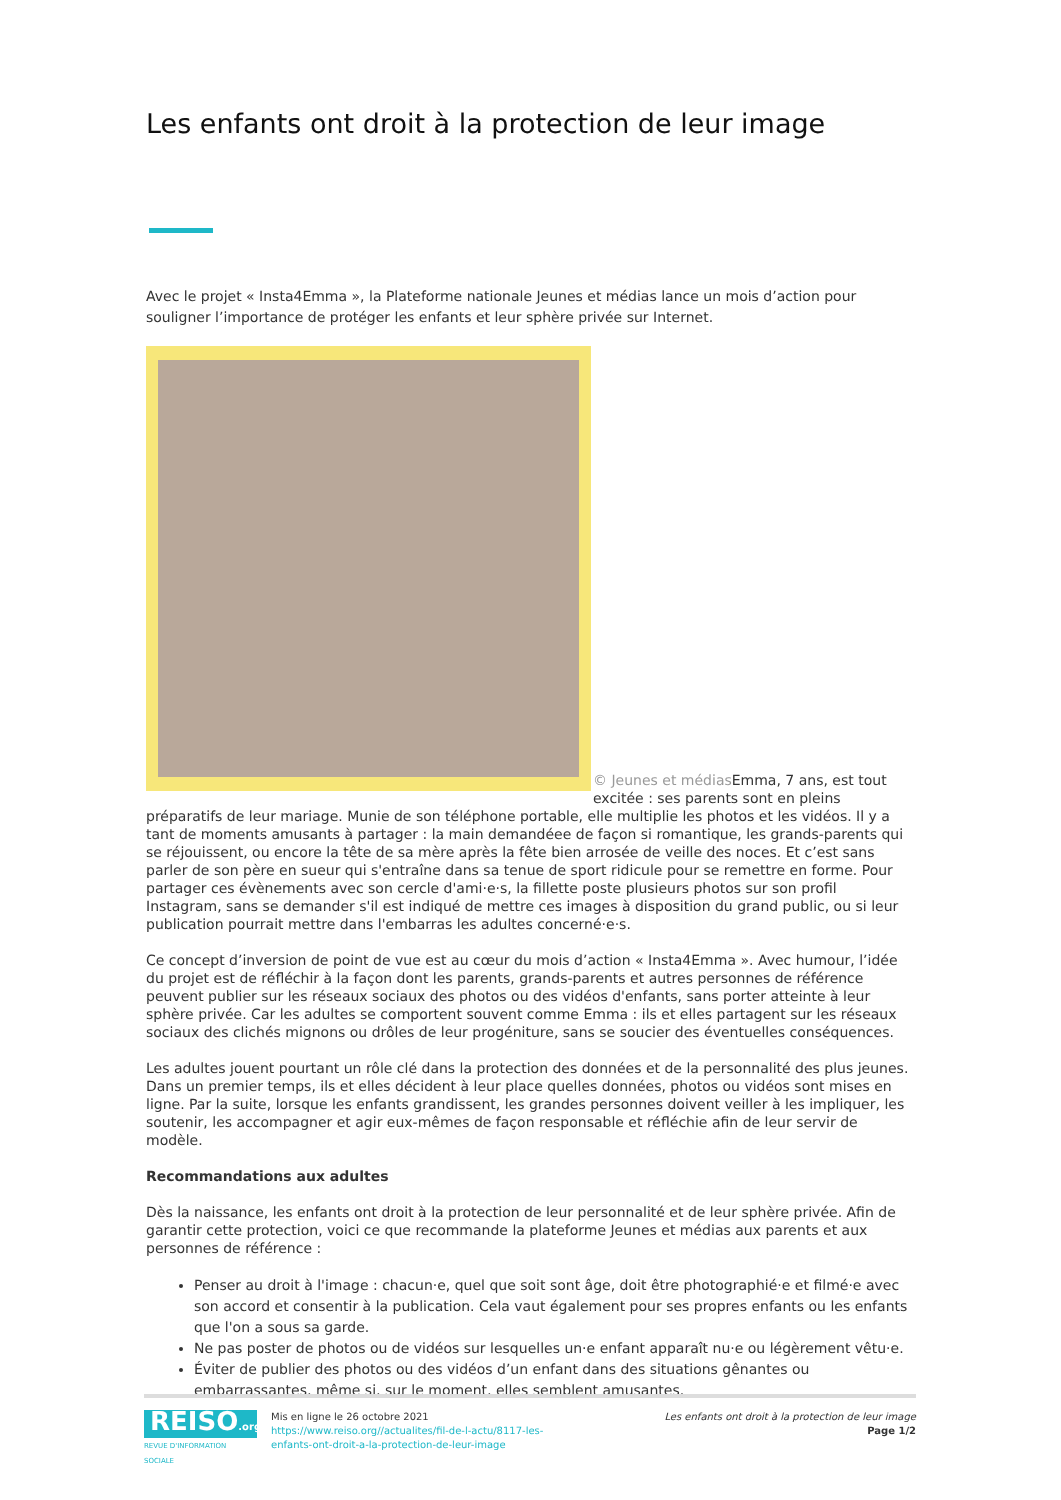Les enfants ont droit à la protection de leur image
Avec le projet « Insta4Emma », la Plateforme nationale Jeunes et médias lance un mois d’action pour souligner l’importance de protéger les enfants et leur sphère privée sur Internet.
© Jeunes et médias Emma, 7 ans, est tout excitée : ses parents sont en pleins préparatifs de leur mariage. Munie de son téléphone portable, elle multiplie les photos et les vidéos. Il y a tant de moments amusants à partager : la main demandéee de façon si romantique, les grands-parents qui se réjouissent, ou encore la tête de sa mère après la fête bien arrosée de veille des noces. Et c’est sans parler de son père en sueur qui s'entraîne dans sa tenue de sport ridicule pour se remettre en forme. Pour partager ces évènements avec son cercle d'ami·e·s, la fillette poste plusieurs photos sur son profil Instagram, sans se demander s'il est indiqué de mettre ces images à disposition du grand public, ou si leur publication pourrait mettre dans l'embarras les adultes concerné·e·s.
Ce concept d’inversion de point de vue est au cœur du mois d’action « Insta4Emma ». Avec humour, l’idée du projet est de réfléchir à la façon dont les parents, grands-parents et autres personnes de référence peuvent publier sur les réseaux sociaux des photos ou des vidéos d'enfants, sans porter atteinte à leur sphère privée. Car les adultes se comportent souvent comme Emma : ils et elles partagent sur les réseaux sociaux des clichés mignons ou drôles de leur progéniture, sans se soucier des éventuelles conséquences.
Les adultes jouent pourtant un rôle clé dans la protection des données et de la personnalité des plus jeunes. Dans un premier temps, ils et elles décident à leur place quelles données, photos ou vidéos sont mises en ligne. Par la suite, lorsque les enfants grandissent, les grandes personnes doivent veiller à les impliquer, les soutenir, les accompagner et agir eux-mêmes de façon responsable et réfléchie afin de leur servir de modèle.
Recommandations aux adultes
Dès la naissance, les enfants ont droit à la protection de leur personnalité et de leur sphère privée. Afin de garantir cette protection, voici ce que recommande la plateforme Jeunes et médias aux parents et aux personnes de référence :
Penser au droit à l'image : chacun·e, quel que soit sont âge, doit être photographié·e et filmé·e avec son accord et consentir à la publication. Cela vaut également pour ses propres enfants ou les enfants que l'on a sous sa garde.
Ne pas poster de photos ou de vidéos sur lesquelles un·e enfant apparaît nu·e ou légèrement vêtu·e.
Éviter de publier des photos ou des vidéos d’un enfant dans des situations gênantes ou embarrassantes, même si, sur le moment, elles semblent amusantes.
REISO.org
REVUE D'INFORMATION SOCIALE
Mis en ligne le 26 octobre 2021
https://www.reiso.org//actualites/fil-de-l-actu/8117-les-enfants-ont-droit-a-la-protection-de-leur-image
Les enfants ont droit à la protection de leur image
Page 1/2